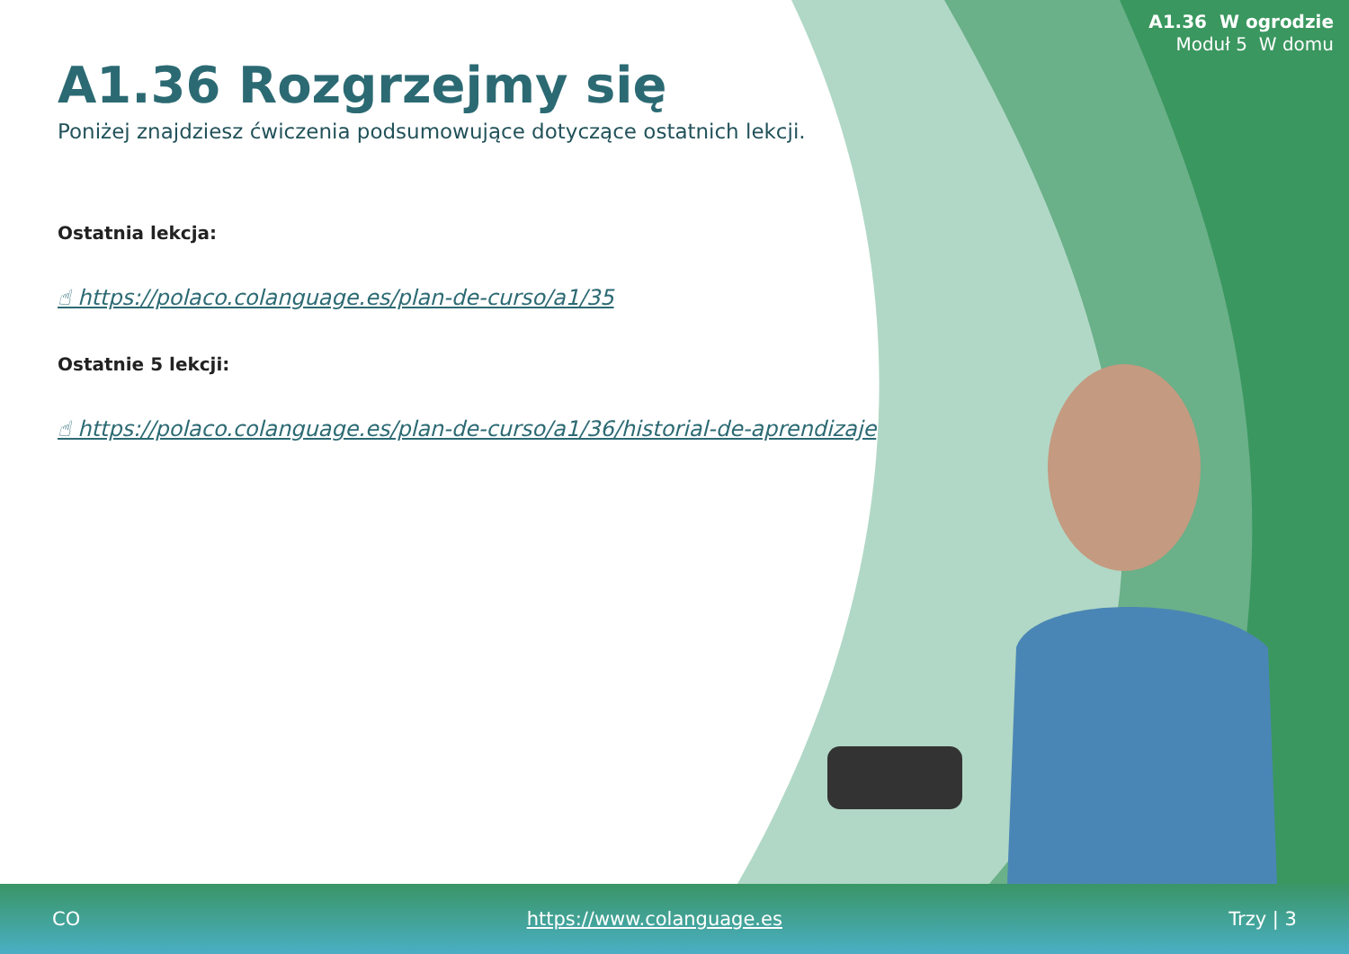A1.36 W ogrodzie
Moduł 5 W domu
A1.36 Rozgrzejmy się
Poniżej znajdziesz ćwiczenia podsumowujące dotyczące ostatnich lekcji.
Ostatnia lekcja:
☝ https://polaco.colanguage.es/plan-de-curso/a1/35
Ostatnie 5 lekcji:
☝ https://polaco.colanguage.es/plan-de-curso/a1/36/historial-de-aprendizaje
CO https://www.colanguage.es Trzy | 3